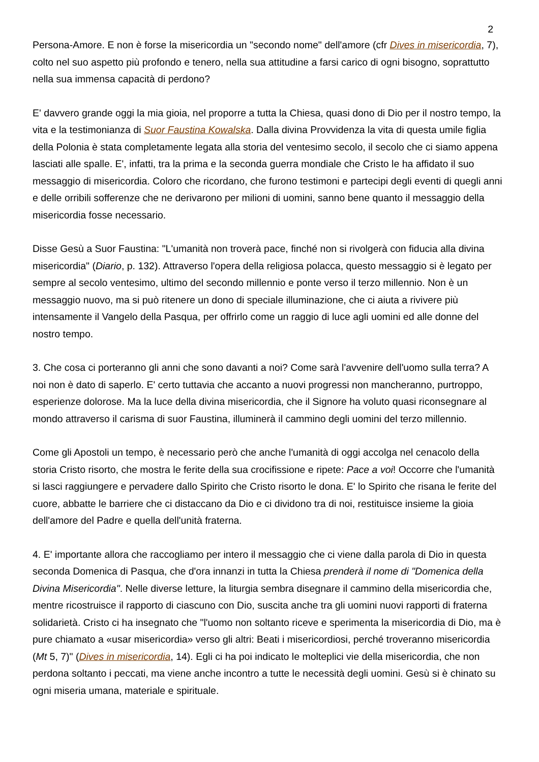2
Persona-Amore. E non è forse la misericordia un "secondo nome" dell'amore (cfr Dives in misericordia, 7), colto nel suo aspetto più profondo e tenero, nella sua attitudine a farsi carico di ogni bisogno, soprattutto nella sua immensa capacità di perdono?
E' davvero grande oggi la mia gioia, nel proporre a tutta la Chiesa, quasi dono di Dio per il nostro tempo, la vita e la testimonianza di Suor Faustina Kowalska. Dalla divina Provvidenza la vita di questa umile figlia della Polonia è stata completamente legata alla storia del ventesimo secolo, il secolo che ci siamo appena lasciati alle spalle. E', infatti, tra la prima e la seconda guerra mondiale che Cristo le ha affidato il suo messaggio di misericordia. Coloro che ricordano, che furono testimoni e partecipi degli eventi di quegli anni e delle orribili sofferenze che ne derivarono per milioni di uomini, sanno bene quanto il messaggio della misericordia fosse necessario.
Disse Gesù a Suor Faustina: "L'umanità non troverà pace, finché non si rivolgerà con fiducia alla divina misericordia" (Diario, p. 132). Attraverso l'opera della religiosa polacca, questo messaggio si è legato per sempre al secolo ventesimo, ultimo del secondo millennio e ponte verso il terzo millennio. Non è un messaggio nuovo, ma si può ritenere un dono di speciale illuminazione, che ci aiuta a rivivere più intensamente il Vangelo della Pasqua, per offrirlo come un raggio di luce agli uomini ed alle donne del nostro tempo.
3. Che cosa ci porteranno gli anni che sono davanti a noi? Come sarà l'avvenire dell'uomo sulla terra? A noi non è dato di saperlo. E' certo tuttavia che accanto a nuovi progressi non mancheranno, purtroppo, esperienze dolorose. Ma la luce della divina misericordia, che il Signore ha voluto quasi riconsegnare al mondo attraverso il carisma di suor Faustina, illuminerà il cammino degli uomini del terzo millennio.
Come gli Apostoli un tempo, è necessario però che anche l'umanità di oggi accolga nel cenacolo della storia Cristo risorto, che mostra le ferite della sua crocifissione e ripete: Pace a voi! Occorre che l'umanità si lasci raggiungere e pervadere dallo Spirito che Cristo risorto le dona. E' lo Spirito che risana le ferite del cuore, abbatte le barriere che ci distaccano da Dio e ci dividono tra di noi, restituisce insieme la gioia dell'amore del Padre e quella dell'unità fraterna.
4. E' importante allora che raccogliamo per intero il messaggio che ci viene dalla parola di Dio in questa seconda Domenica di Pasqua, che d'ora innanzi in tutta la Chiesa prenderà il nome di "Domenica della Divina Misericordia". Nelle diverse letture, la liturgia sembra disegnare il cammino della misericordia che, mentre ricostruisce il rapporto di ciascuno con Dio, suscita anche tra gli uomini nuovi rapporti di fraterna solidarietà. Cristo ci ha insegnato che "l'uomo non soltanto riceve e sperimenta la misericordia di Dio, ma è pure chiamato a «usar misericordia» verso gli altri: Beati i misericordiosi, perché troveranno misericordia (Mt 5, 7)" (Dives in misericordia, 14). Egli ci ha poi indicato le molteplici vie della misericordia, che non perdona soltanto i peccati, ma viene anche incontro a tutte le necessità degli uomini. Gesù si è chinato su ogni miseria umana, materiale e spirituale.